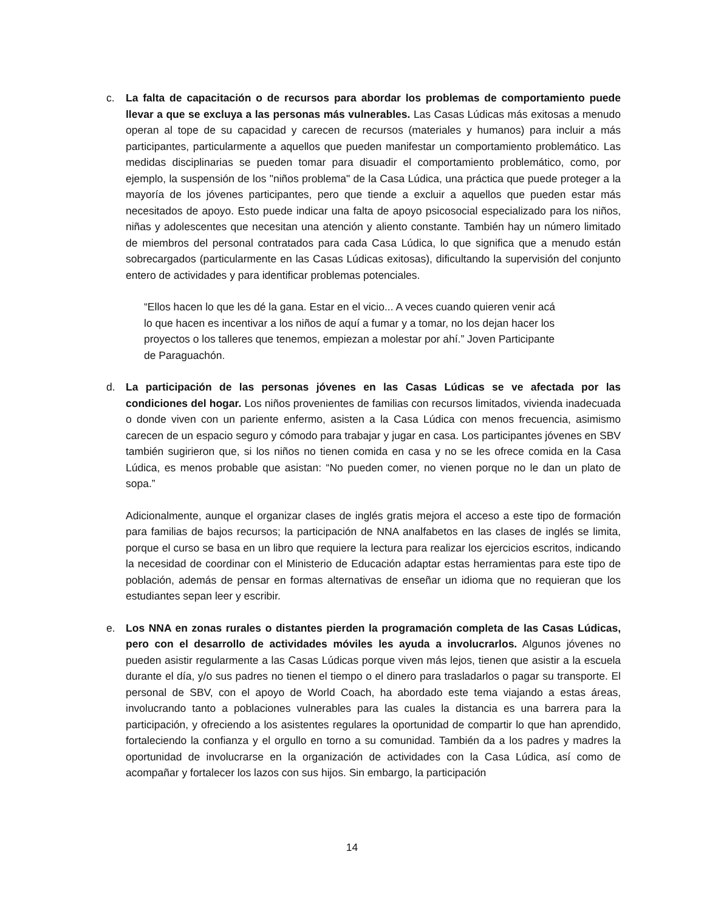c. La falta de capacitación o de recursos para abordar los problemas de comportamiento puede llevar a que se excluya a las personas más vulnerables. Las Casas Lúdicas más exitosas a menudo operan al tope de su capacidad y carecen de recursos (materiales y humanos) para incluir a más participantes, particularmente a aquellos que pueden manifestar un comportamiento problemático. Las medidas disciplinarias se pueden tomar para disuadir el comportamiento problemático, como, por ejemplo, la suspensión de los "niños problema" de la Casa Lúdica, una práctica que puede proteger a la mayoría de los jóvenes participantes, pero que tiende a excluir a aquellos que pueden estar más necesitados de apoyo. Esto puede indicar una falta de apoyo psicosocial especializado para los niños, niñas y adolescentes que necesitan una atención y aliento constante. También hay un número limitado de miembros del personal contratados para cada Casa Lúdica, lo que significa que a menudo están sobrecargados (particularmente en las Casas Lúdicas exitosas), dificultando la supervisión del conjunto entero de actividades y para identificar problemas potenciales.
“Ellos hacen lo que les dé la gana. Estar en el vicio... A veces cuando quieren venir acá lo que hacen es incentivar a los niños de aquí a fumar y a tomar, no los dejan hacer los proyectos o los talleres que tenemos, empiezan a molestar por ahí.” Joven Participante de Paraguachón.
d. La participación de las personas jóvenes en las Casas Lúdicas se ve afectada por las condiciones del hogar. Los niños provenientes de familias con recursos limitados, vivienda inadecuada o donde viven con un pariente enfermo, asisten a la Casa Lúdica con menos frecuencia, asimismo carecen de un espacio seguro y cómodo para trabajar y jugar en casa. Los participantes jóvenes en SBV también sugirieron que, si los niños no tienen comida en casa y no se les ofrece comida en la Casa Lúdica, es menos probable que asistan: “No pueden comer, no vienen porque no le dan un plato de sopa.”
Adicionalmente, aunque el organizar clases de inglés gratis mejora el acceso a este tipo de formación para familias de bajos recursos; la participación de NNA analfabetos en las clases de inglés se limita, porque el curso se basa en un libro que requiere la lectura para realizar los ejercicios escritos, indicando la necesidad de coordinar con el Ministerio de Educación adaptar estas herramientas para este tipo de población, además de pensar en formas alternativas de enseñar un idioma que no requieran que los estudiantes sepan leer y escribir.
e. Los NNA en zonas rurales o distantes pierden la programación completa de las Casas Lúdicas, pero con el desarrollo de actividades móviles les ayuda a involucrarlos. Algunos jóvenes no pueden asistir regularmente a las Casas Lúdicas porque viven más lejos, tienen que asistir a la escuela durante el día, y/o sus padres no tienen el tiempo o el dinero para trasladarlos o pagar su transporte. El personal de SBV, con el apoyo de World Coach, ha abordado este tema viajando a estas áreas, involucrando tanto a poblaciones vulnerables para las cuales la distancia es una barrera para la participación, y ofreciendo a los asistentes regulares la oportunidad de compartir lo que han aprendido, fortaleciendo la confianza y el orgullo en torno a su comunidad. También da a los padres y madres la oportunidad de involucrarse en la organización de actividades con la Casa Lúdica, así como de acompañar y fortalecer los lazos con sus hijos. Sin embargo, la participación
14